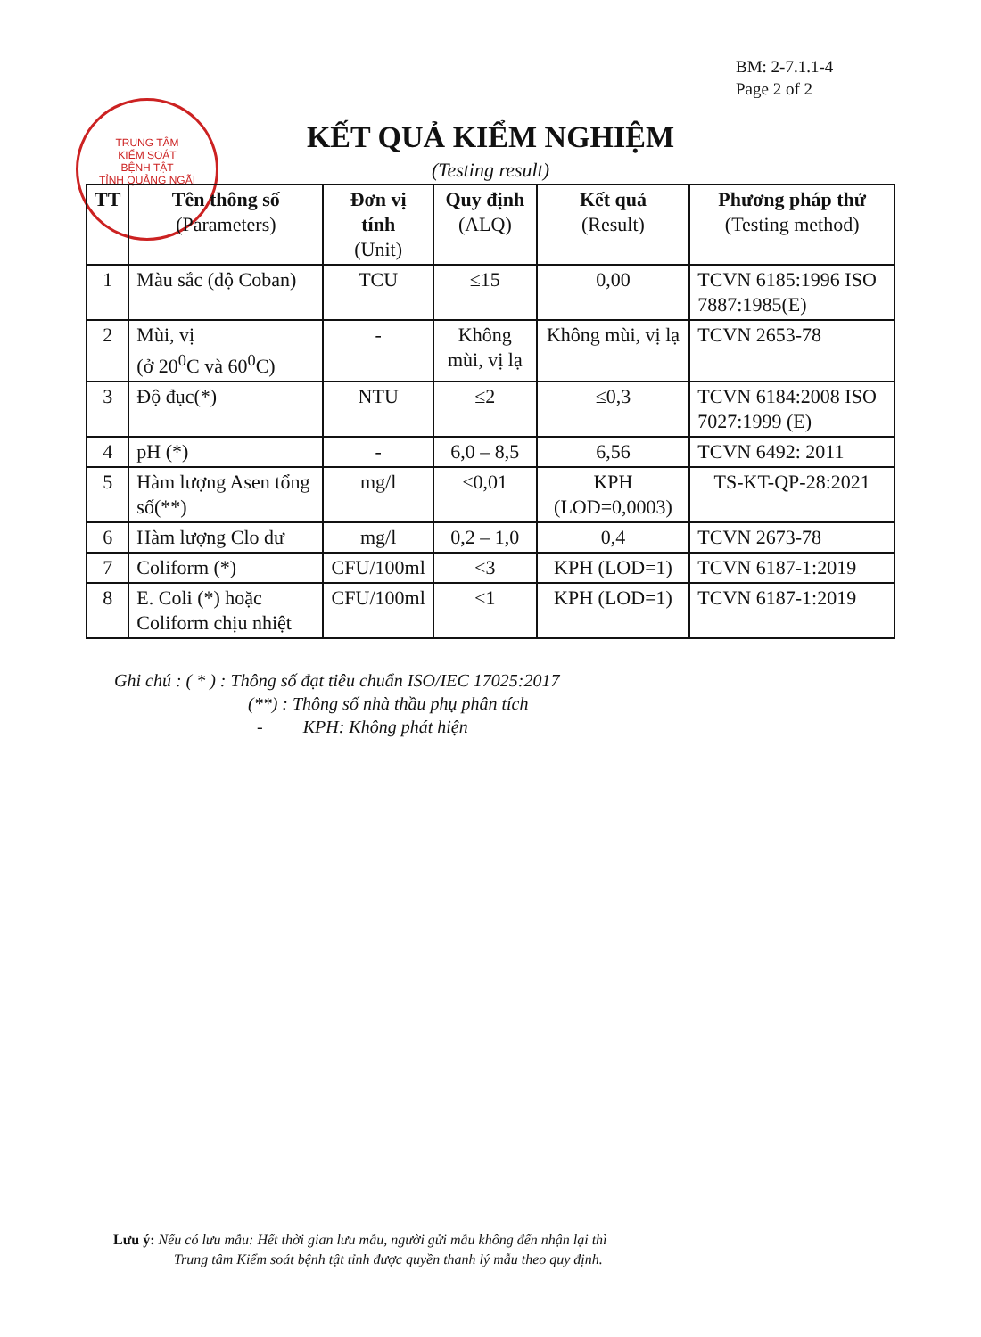BM: 2-7.1.1-4
Page 2 of 2
TRUNG TÂM
KIỂM SOÁT
BỆNH TẬT
TỈNH QUẢNG NGÃI
KẾT QUẢ KIỂM NGHIỆM
(Testing result)
| TT | Tên thông số (Parameters) | Đơn vị tính (Unit) | Quy định (ALQ) | Kết quả (Result) | Phương pháp thử (Testing method) |
| --- | --- | --- | --- | --- | --- |
| 1 | Màu sắc (độ Coban) | TCU | ≤15 | 0,00 | TCVN 6185:1996 ISO 7887:1985(E) |
| 2 | Mùi, vị (ở 20<sup>0</sup>C và 60<sup>0</sup>C) | - | Không mùi, vị lạ | Không mùi, vị lạ | TCVN 2653-78 |
| 3 | Độ đục(*) | NTU | ≤2 | ≤0,3 | TCVN 6184:2008 ISO 7027:1999 (E) |
| 4 | pH (*) | - | 6,0 – 8,5 | 6,56 | TCVN 6492: 2011 |
| 5 | Hàm lượng Asen tổng số(**) | mg/l | ≤0,01 | KPH (LOD=0,0003) | TS-KT-QP-28:2021 |
| 6 | Hàm lượng Clo dư | mg/l | 0,2 – 1,0 | 0,4 | TCVN 2673-78 |
| 7 | Coliform (*) | CFU/100ml | <3 | KPH (LOD=1) | TCVN 6187-1:2019 |
| 8 | E. Coli (*) hoặc Coliform chịu nhiệt | CFU/100ml | <1 | KPH (LOD=1) | TCVN 6187-1:2019 |
Ghi chú : ( * ) : Thông số đạt tiêu chuẩn ISO/IEC 17025:2017
(**) : Thông số nhà thầu phụ phân tích
- KPH: Không phát hiện
Lưu ý: Nếu có lưu mẫu: Hết thời gian lưu mẫu, người gửi mẫu không đến nhận lại thì
Trung tâm Kiểm soát bệnh tật tỉnh được quyền thanh lý mẫu theo quy định.